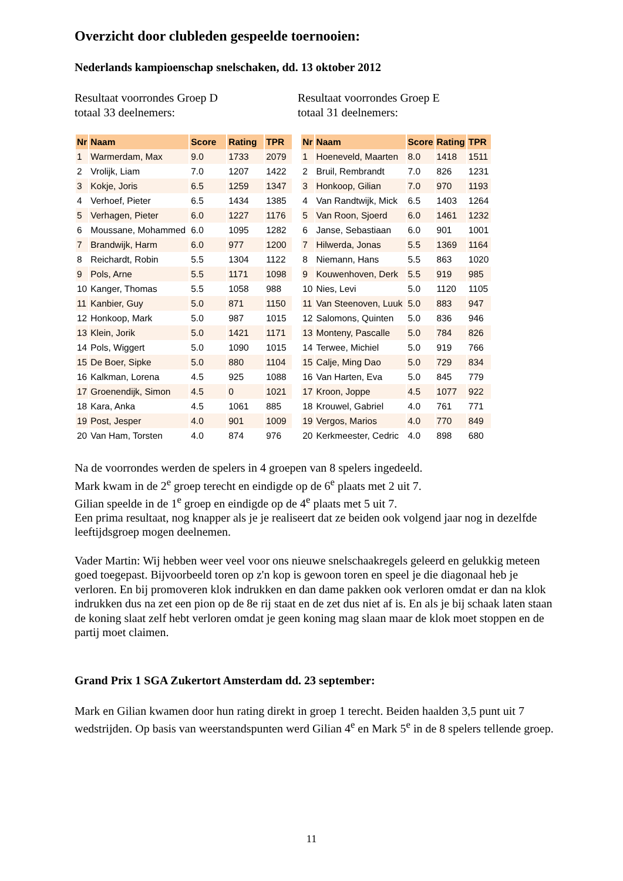Overzicht door clubleden gespeelde toernooien:
Nederlands kampioenschap snelschaken, dd. 13 oktober 2012
Resultaat voorrondes Groep D
totaal 33 deelnemers:
Resultaat voorrondes Groep E
totaal 31 deelnemers:
| Nr | Naam | Score | Rating | TPR |
| --- | --- | --- | --- | --- |
| 1 | Warmerdam, Max | 9.0 | 1733 | 2079 |
| 2 | Vrolijk, Liam | 7.0 | 1207 | 1422 |
| 3 | Kokje, Joris | 6.5 | 1259 | 1347 |
| 4 | Verhoef, Pieter | 6.5 | 1434 | 1385 |
| 5 | Verhagen, Pieter | 6.0 | 1227 | 1176 |
| 6 | Moussane, Mohammed | 6.0 | 1095 | 1282 |
| 7 | Brandwijk, Harm | 6.0 | 977 | 1200 |
| 8 | Reichardt, Robin | 5.5 | 1304 | 1122 |
| 9 | Pols, Arne | 5.5 | 1171 | 1098 |
| 10 | Kanger, Thomas | 5.5 | 1058 | 988 |
| 11 | Kanbier, Guy | 5.0 | 871 | 1150 |
| 12 | Honkoop, Mark | 5.0 | 987 | 1015 |
| 13 | Klein, Jorik | 5.0 | 1421 | 1171 |
| 14 | Pols, Wiggert | 5.0 | 1090 | 1015 |
| 15 | De Boer, Sipke | 5.0 | 880 | 1104 |
| 16 | Kalkman, Lorena | 4.5 | 925 | 1088 |
| 17 | Groenendijk, Simon | 4.5 | 0 | 1021 |
| 18 | Kara, Anka | 4.5 | 1061 | 885 |
| 19 | Post, Jesper | 4.0 | 901 | 1009 |
| 20 | Van Ham, Torsten | 4.0 | 874 | 976 |
| Nr | Naam | Score | Rating | TPR |
| --- | --- | --- | --- | --- |
| 1 | Hoeneveld, Maarten | 8.0 | 1418 | 1511 |
| 2 | Bruil, Rembrandt | 7.0 | 826 | 1231 |
| 3 | Honkoop, Gilian | 7.0 | 970 | 1193 |
| 4 | Van Randtwijk, Mick | 6.5 | 1403 | 1264 |
| 5 | Van Roon, Sjoerd | 6.0 | 1461 | 1232 |
| 6 | Janse, Sebastiaan | 6.0 | 901 | 1001 |
| 7 | Hilwerda, Jonas | 5.5 | 1369 | 1164 |
| 8 | Niemann, Hans | 5.5 | 863 | 1020 |
| 9 | Kouwenhoven, Derk | 5.5 | 919 | 985 |
| 10 | Nies, Levi | 5.0 | 1120 | 1105 |
| 11 | Van Steenoven, Luuk | 5.0 | 883 | 947 |
| 12 | Salomons, Quinten | 5.0 | 836 | 946 |
| 13 | Monteny, Pascalle | 5.0 | 784 | 826 |
| 14 | Terwee, Michiel | 5.0 | 919 | 766 |
| 15 | Calje, Ming Dao | 5.0 | 729 | 834 |
| 16 | Van Harten, Eva | 5.0 | 845 | 779 |
| 17 | Kroon, Joppe | 4.5 | 1077 | 922 |
| 18 | Krouwel, Gabriel | 4.0 | 761 | 771 |
| 19 | Vergos, Marios | 4.0 | 770 | 849 |
| 20 | Kerkmeester, Cedric | 4.0 | 898 | 680 |
Na de voorrondes werden de spelers in 4 groepen van 8 spelers ingedeeld.
Mark kwam in de 2<sup>e</sup> groep terecht en eindigde op de 6<sup>e</sup> plaats met 2 uit 7.
Gilian speelde in de 1<sup>e</sup> groep en eindigde op de 4<sup>e</sup> plaats met 5 uit 7.
Een prima resultaat, nog knapper als je je realiseert dat ze beiden ook volgend jaar nog in dezelfde leeftijdsgroep mogen deelnemen.
Vader Martin: Wij hebben weer veel voor ons nieuwe snelschaakregels geleerd en gelukkig meteen goed toegepast. Bijvoorbeeld toren op z'n kop is gewoon toren en speel je die diagonaal heb je verloren. En bij promoveren klok indrukken en dan dame pakken ook verloren omdat er dan na klok indrukken dus na zet een pion op de 8e rij staat en de zet dus niet af is. En als je bij schaak laten staan de koning slaat zelf hebt verloren omdat je geen koning mag slaan maar de klok moet stoppen en de partij moet claimen.
Grand Prix 1 SGA Zukertort Amsterdam dd. 23 september:
Mark en Gilian kwamen door hun rating direkt in groep 1 terecht. Beiden haalden 3,5 punt uit 7 wedstrijden. Op basis van weerstandspunten werd Gilian 4<sup>e</sup> en Mark 5<sup>e</sup> in de 8 spelers tellende groep.
11